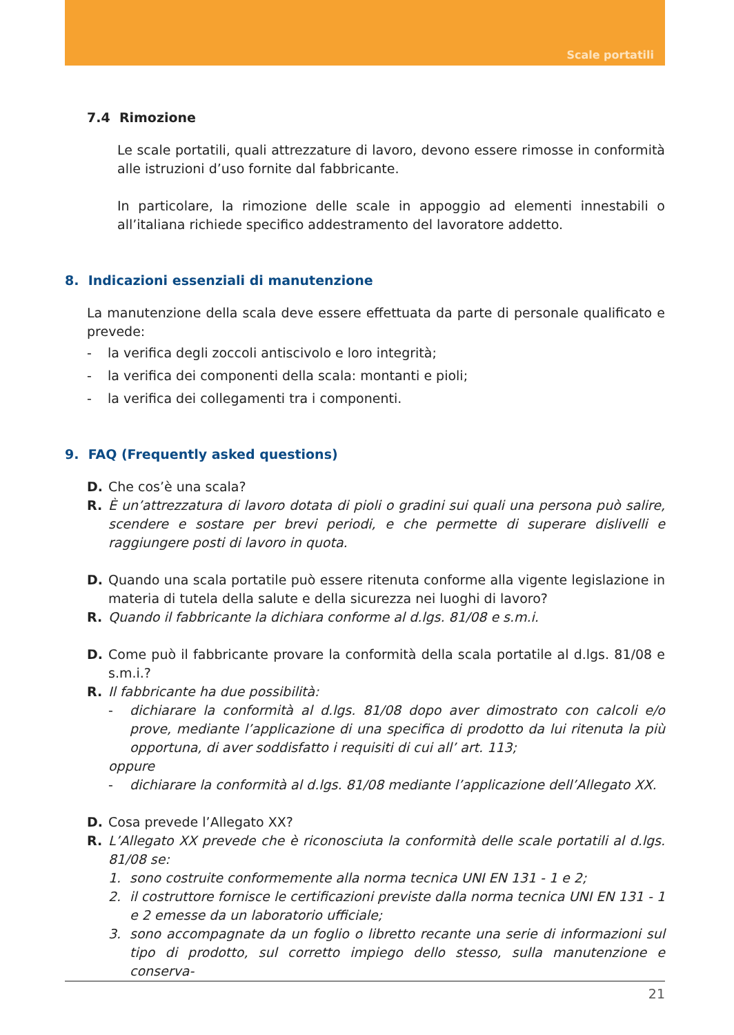Scale portatili
7.4 Rimozione
Le scale portatili, quali attrezzature di lavoro, devono essere rimosse in conformità alle istruzioni d’uso fornite dal fabbricante.
In particolare, la rimozione delle scale in appoggio ad elementi innestabili o all’italiana richiede specifico addestramento del lavoratore addetto.
8. Indicazioni essenziali di manutenzione
La manutenzione della scala deve essere effettuata da parte di personale qualificato e prevede:
- la verifica degli zoccoli antiscivolo e loro integrità;
- la verifica dei componenti della scala: montanti e pioli;
- la verifica dei collegamenti tra i componenti.
9. FAQ (Frequently asked questions)
D. Che cos’è una scala?
R. È un’attrezzatura di lavoro dotata di pioli o gradini sui quali una persona può salire, scendere e sostare per brevi periodi, e che permette di superare dislivelli e raggiungere posti di lavoro in quota.
D. Quando una scala portatile può essere ritenuta conforme alla vigente legislazione in materia di tutela della salute e della sicurezza nei luoghi di lavoro?
R. Quando il fabbricante la dichiara conforme al d.lgs. 81/08 e s.m.i.
D. Come può il fabbricante provare la conformità della scala portatile al d.lgs. 81/08 e s.m.i.?
R. Il fabbricante ha due possibilità:
- dichiarare la conformità al d.lgs. 81/08 dopo aver dimostrato con calcoli e/o prove, mediante l’applicazione di una specifica di prodotto da lui ritenuta la più opportuna, di aver soddisfatto i requisiti di cui all’ art. 113;
oppure
- dichiarare la conformità al d.lgs. 81/08 mediante l’applicazione dell’Allegato XX.
D. Cosa prevede l’Allegato XX?
R. L’Allegato XX prevede che è riconosciuta la conformità delle scale portatili al d.lgs. 81/08 se:
1. sono costruite conformemente alla norma tecnica UNI EN 131 - 1 e 2;
2. il costruttore fornisce le certificazioni previste dalla norma tecnica UNI EN 131 - 1 e 2 emesse da un laboratorio ufficiale;
3. sono accompagnate da un foglio o libretto recante una serie di informazioni sul tipo di prodotto, sul corretto impiego dello stesso, sulla manutenzione e conserva-
21